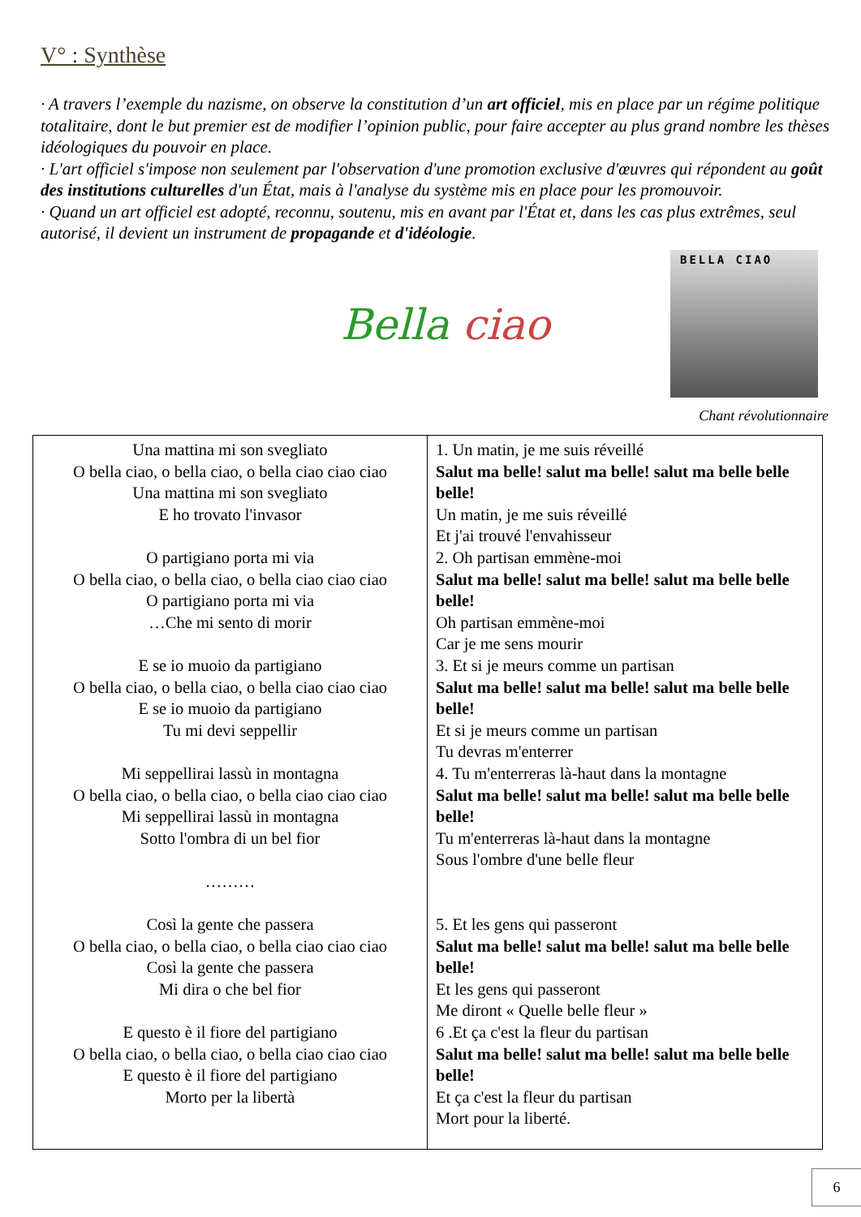V° : Synthèse
· A travers l’exemple du nazisme, on observe la constitution d’un art officiel, mis en place par un régime politique totalitaire, dont le but premier est de modifier l’opinion public, pour faire accepter au plus grand nombre les thèses idéologiques du pouvoir en place.
· L'art officiel s'impose non seulement par l'observation d'une promotion exclusive d'œuvres qui répondent au goût des institutions culturelles d'un État, mais à l'analyse du système mis en place pour les promouvoir.
· Quand un art officiel est adopté, reconnu, soutenu, mis en avant par l'État et, dans les cas plus extrêmes, seul autorisé, il devient un instrument de propagande et d'idéologie.
BELLA CIAO
Bella ciao
Chant révolutionnaire
| Una mattina mi son svegliato O bella ciao, o bella ciao, o bella ciao ciao ciao Una mattina mi son svegliato E ho trovato l'invasor O partigiano porta mi via O bella ciao, o bella ciao, o bella ciao ciao ciao O partigiano porta mi via …Che mi sento di morir E se io muoio da partigiano O bella ciao, o bella ciao, o bella ciao ciao ciao E se io muoio da partigiano Tu mi devi seppellir Mi seppellirai lassù in montagna O bella ciao, o bella ciao, o bella ciao ciao ciao Mi seppellirai lassù in montagna Sotto l'ombra di un bel fior ……… Così la gente che passera O bella ciao, o bella ciao, o bella ciao ciao ciao Così la gente che passera Mi dira o che bel fior E questo è il fiore del partigiano O bella ciao, o bella ciao, o bella ciao ciao ciao E questo è il fiore del partigiano Morto per la libertà | 1. Un matin, je me suis réveillé Salut ma belle! salut ma belle! salut ma belle belle belle! Un matin, je me suis réveillé Et j'ai trouvé l'envahisseur 2. Oh partisan emmène-moi Salut ma belle! salut ma belle! salut ma belle belle belle! Oh partisan emmène-moi Car je me sens mourir 3. Et si je meurs comme un partisan Salut ma belle! salut ma belle! salut ma belle belle belle! Et si je meurs comme un partisan Tu devras m'enterrer 4. Tu m'enterreras là-haut dans la montagne Salut ma belle! salut ma belle! salut ma belle belle belle! Tu m'enterreras là-haut dans la montagne Sous l'ombre d'une belle fleur 5. Et les gens qui passeront Salut ma belle! salut ma belle! salut ma belle belle belle! Et les gens qui passeront Me diront « Quelle belle fleur » 6 .Et ça c'est la fleur du partisan Salut ma belle! salut ma belle! salut ma belle belle belle! Et ça c'est la fleur du partisan Mort pour la liberté. |
6